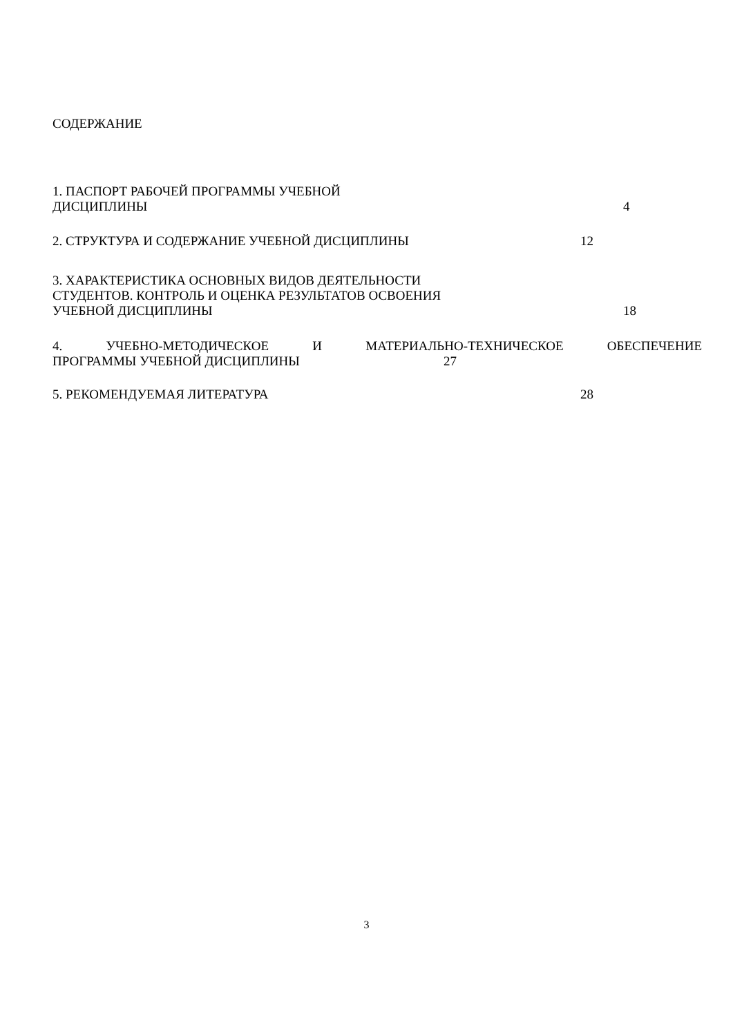СОДЕРЖАНИЕ
1. ПАСПОРТ РАБОЧЕЙ ПРОГРАММЫ УЧЕБНОЙ
ДИСЦИПЛИНЫ 4
2. СТРУКТУРА И СОДЕРЖАНИЕ УЧЕБНОЙ ДИСЦИПЛИНЫ 12
3. ХАРАКТЕРИСТИКА ОСНОВНЫХ ВИДОВ ДЕЯТЕЛЬНОСТИ
СТУДЕНТОВ. КОНТРОЛЬ И ОЦЕНКА РЕЗУЛЬТАТОВ ОСВОЕНИЯ
УЧЕБНОЙ ДИСЦИПЛИНЫ 18
4. УЧЕБНО-МЕТОДИЧЕСКОЕ И МАТЕРИАЛЬНО-ТЕХНИЧЕСКОЕ ОБЕСПЕЧЕНИЕ
ПРОГРАММЫ УЧЕБНОЙ ДИСЦИПЛИНЫ 27
5. РЕКОМЕНДУЕМАЯ ЛИТЕРАТУРА 28
3